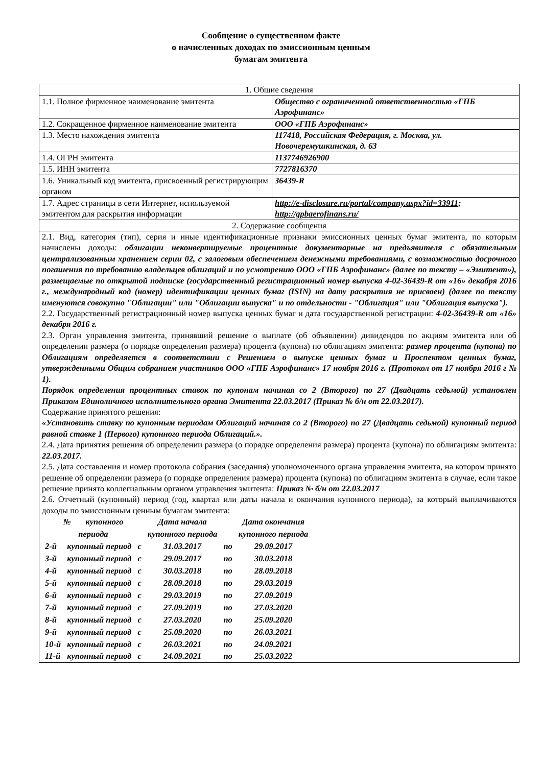Сообщение о существенном факте
о начисленных доходах по эмиссионным ценным
бумагам эмитента
| 1. Общие сведения | |
| 1.1. Полное фирменное наименование эмитента | Общество с ограниченной ответственностью «ГПБ Аэрофинанс» |
| 1.2. Сокращенное фирменное наименование эмитента | ООО «ГПБ Аэрофинанс» |
| 1.3. Место нахождения эмитента | 117418, Российская Федерация, г. Москва, ул. Новочеремушкинская, д. 63 |
| 1.4. ОГРН эмитента | 1137746926900 |
| 1.5. ИНН эмитента | 7727816370 |
| 1.6. Уникальный код эмитента, присвоенный регистрирующим органом | 36439-R |
| 1.7. Адрес страницы в сети Интернет, используемой эмитентом для раскрытия информации | http://e-disclosure.ru/portal/company.aspx?id=33911 ; http://gpbaerofinans.ru/ |
| 2. Содержание сообщения | |
| 2.1. Вид, категория (тип), серия и иные идентификационные признаки эмиссионных ценных бумаг эмитента, по которым начислены доходы: облигации неконвертируемые процентные документарные на предъявителя с обязательным централизованным хранением серии 02, с залоговым обеспечением денежными требованиями, с возможностью досрочного погашения по требованию владельцев облигаций и по усмотрению ООО «ГПБ Аэрофинанс» (далее по тексту – «Эмитент»), размещаемые по открытой подписке (государственный регистрационный номер выпуска 4-02-36439-R от «16» декабря 2016 г., международный код (номер) идентификации ценных бумаг (ISIN) на дату раскрытия не присвоен) (далее по тексту именуются совокупно "Облигации" или "Облигации выпуска" и по отдельности - "Облигация" или "Облигация выпуска"). 2.2. Государственный регистрационный номер выпуска ценных бумаг и дата государственной регистрации: 4-02-36439-R от «16» декабря 2016 г. 2.3. Орган управления эмитента, принявший решение о выплате (об объявлении) дивидендов по акциям эмитента или об определении размера (о порядке определения размера) процента (купона) по облигациям эмитента: размер процента (купона) по Облигациям определяется в соответствии с Решением о выпуске ценных бумаг и Проспектом ценных бумаг, утвержденными Общим собранием участников ООО «ГПБ Аэрофинанс» 17 ноября 2016 г. (Протокол от 17 ноября 2016 г № 1). Порядок определения процентных ставок по купонам начиная со 2 (Второго) по 27 (Двадцать седьмой) установлен Приказом Единоличного исполнительного органа Эмитента 22.03.2017 (Приказ № б/н от 22.03.2017). Содержание принятого решения: «Установить ставку по купонным периодам Облигаций начиная со 2 (Второго) по 27 (Двадцать седьмой) купонный период равной ставке 1 (Первого) купонного периода Облигаций.». 2.4. Дата принятия решения об определении размера (о порядке определения размера) процента (купона) по облигациям эмитента: 22.03.2017. 2.5. Дата составления и номер протокола собрания (заседания) уполномоченного органа управления эмитента, на котором принято решение об определении размера (о порядке определения размера) процента (купона) по облигациям эмитента в случае, если такое решение принято коллегиальным органом управления эмитента: Приказ № б/н от 22.03.2017 2.6. Отчетный (купонный) период (год, квартал или даты начала и окончания купонного периода), за который выплачиваются доходы по эмиссионным ценным бумагам эмитента: / № купонного периода / / / Дата начала купонного периода / / Дата окончания купонного периода / / 2-й / купонный период / с / 31.03.2017 / по / 29.09.2017 / / 3-й / купонный период / с / 29.09.2017 / по / 30.03.2018 / / 4-й / купонный период / с / 30.03.2018 / по / 28.09.2018 / / 5-й / купонный период / с / 28.09.2018 / по / 29.03.2019 / / 6-й / купонный период / с / 29.03.2019 / по / 27.09.2019 / / 7-й / купонный период / с / 27.09.2019 / по / 27.03.2020 / / 8-й / купонный период / с / 27.03.2020 / по / 25.09.2020 / / 9-й / купонный период / с / 25.09.2020 / по / 26.03.2021 / / 10-й / купонный период / с / 26.03.2021 / по / 24.09.2021 / / 11-й / купонный период / с / 24.09.2021 / по / 25.03.2022 / | |